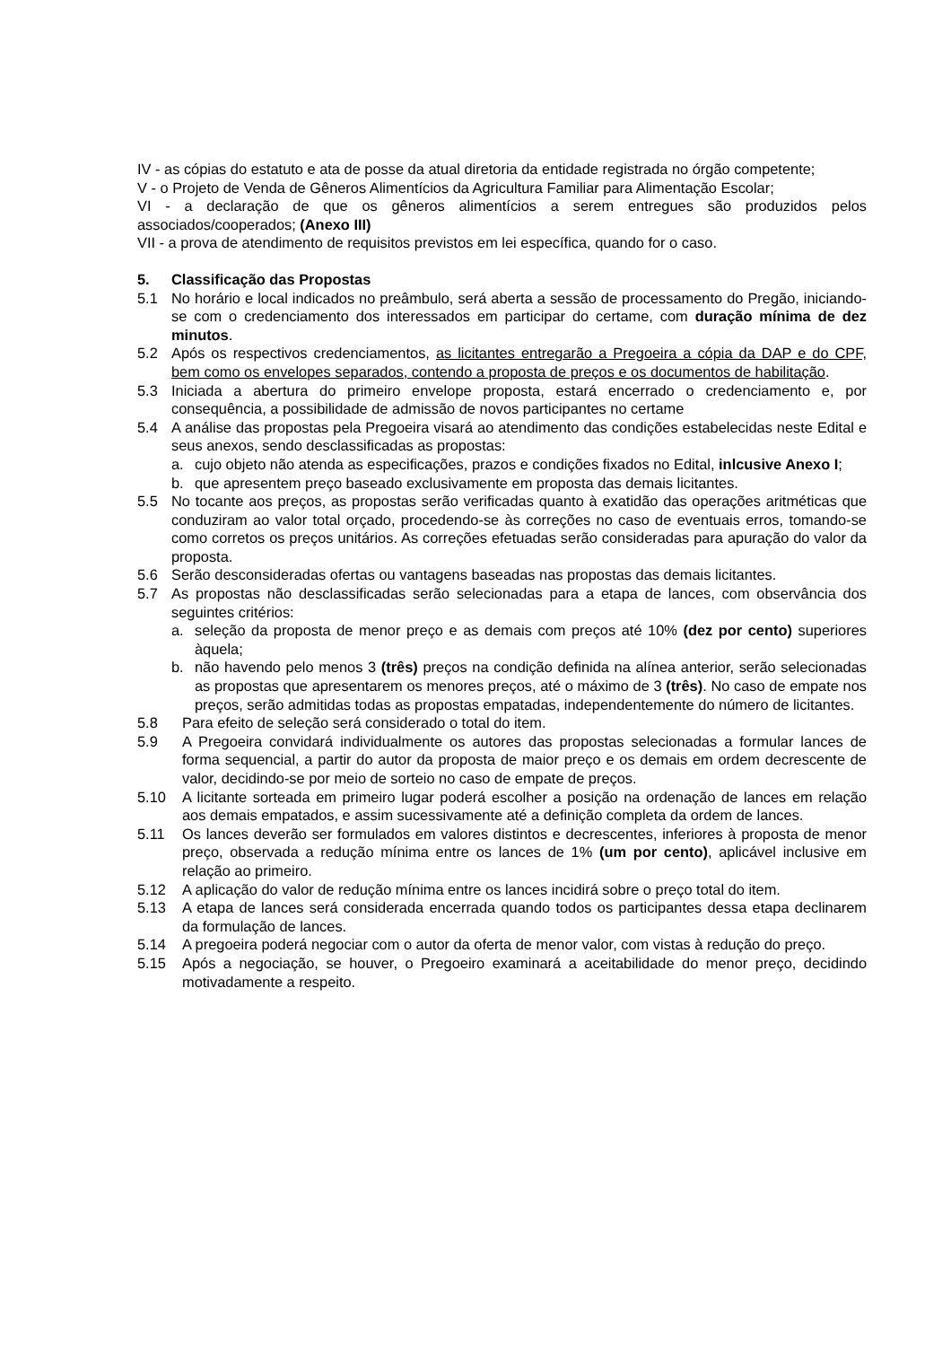IV - as cópias do estatuto e ata de posse da atual diretoria da entidade registrada no órgão competente;
V - o Projeto de Venda de Gêneros Alimentícios da Agricultura Familiar para Alimentação Escolar;
VI - a declaração de que os gêneros alimentícios a serem entregues são produzidos pelos associados/cooperados; (Anexo III)
VII - a prova de atendimento de requisitos previstos em lei específica, quando for o caso.
5. Classificação das Propostas
5.1 No horário e local indicados no preâmbulo, será aberta a sessão de processamento do Pregão, iniciando-se com o credenciamento dos interessados em participar do certame, com duração mínima de dez minutos.
5.2 Após os respectivos credenciamentos, as licitantes entregarão a Pregoeira a cópia da DAP e do CPF, bem como os envelopes separados, contendo a proposta de preços e os documentos de habilitação.
5.3 Iniciada a abertura do primeiro envelope proposta, estará encerrado o credenciamento e, por consequência, a possibilidade de admissão de novos participantes no certame
5.4 A análise das propostas pela Pregoeira visará ao atendimento das condições estabelecidas neste Edital e seus anexos, sendo desclassificadas as propostas:
a. cujo objeto não atenda as especificações, prazos e condições fixados no Edital, inlcusive Anexo I;
b. que apresentem preço baseado exclusivamente em proposta das demais licitantes.
5.5 No tocante aos preços, as propostas serão verificadas quanto à exatidão das operações aritméticas que conduziram ao valor total orçado, procedendo-se às correções no caso de eventuais erros, tomando-se como corretos os preços unitários. As correções efetuadas serão consideradas para apuração do valor da proposta.
5.6 Serão desconsideradas ofertas ou vantagens baseadas nas propostas das demais licitantes.
5.7 As propostas não desclassificadas serão selecionadas para a etapa de lances, com observância dos seguintes critérios:
a. seleção da proposta de menor preço e as demais com preços até 10% (dez por cento) superiores àquela;
b. não havendo pelo menos 3 (três) preços na condição definida na alínea anterior, serão selecionadas as propostas que apresentarem os menores preços, até o máximo de 3 (três). No caso de empate nos preços, serão admitidas todas as propostas empatadas, independentemente do número de licitantes.
5.8 Para efeito de seleção será considerado o total do item.
5.9 A Pregoeira convidará individualmente os autores das propostas selecionadas a formular lances de forma sequencial, a partir do autor da proposta de maior preço e os demais em ordem decrescente de valor, decidindo-se por meio de sorteio no caso de empate de preços.
5.10 A licitante sorteada em primeiro lugar poderá escolher a posição na ordenação de lances em relação aos demais empatados, e assim sucessivamente até a definição completa da ordem de lances.
5.11 Os lances deverão ser formulados em valores distintos e decrescentes, inferiores à proposta de menor preço, observada a redução mínima entre os lances de 1% (um por cento), aplicável inclusive em relação ao primeiro.
5.12 A aplicação do valor de redução mínima entre os lances incidirá sobre o preço total do item.
5.13 A etapa de lances será considerada encerrada quando todos os participantes dessa etapa declinarem da formulação de lances.
5.14 A pregoeira poderá negociar com o autor da oferta de menor valor, com vistas à redução do preço.
5.15 Após a negociação, se houver, o Pregoeiro examinará a aceitabilidade do menor preço, decidindo motivadamente a respeito.